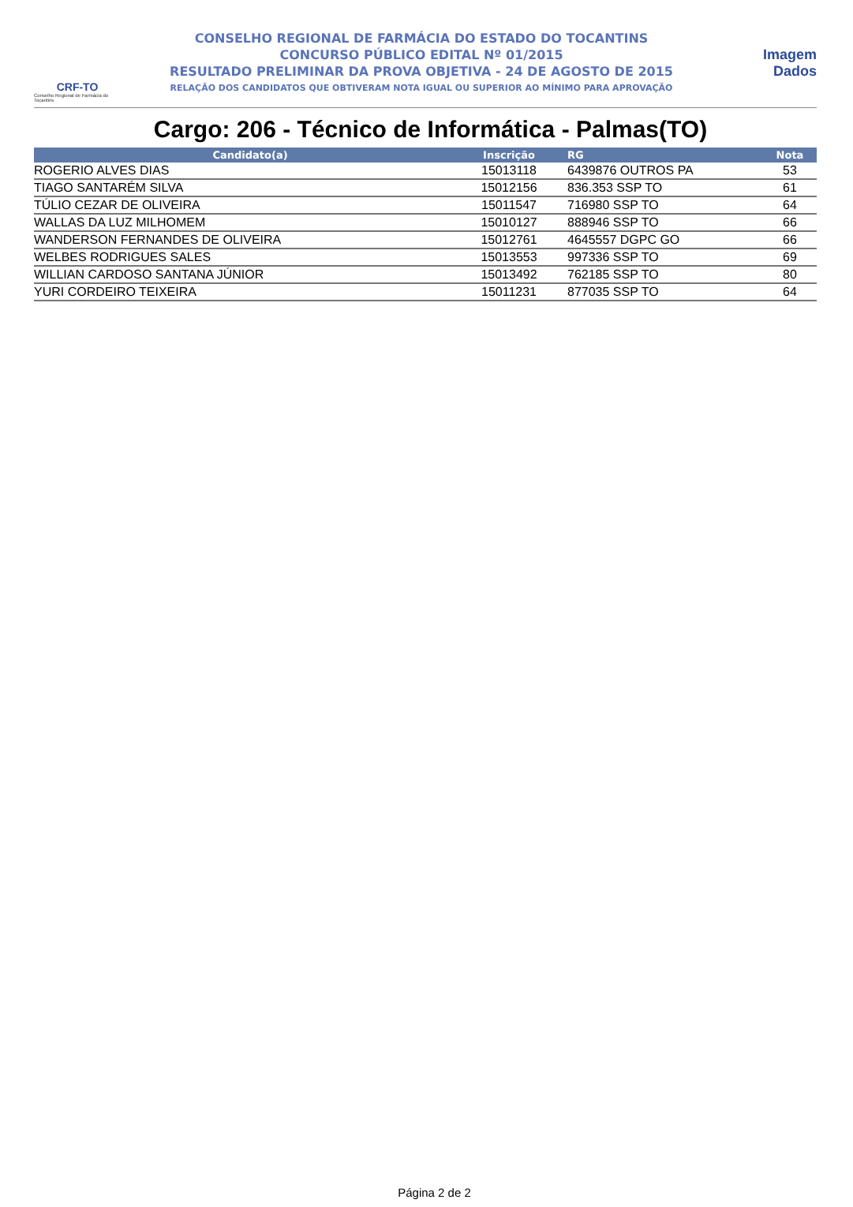CRF-TO
Conselho Regional de Farmácia do Tocantins
CONSELHO REGIONAL DE FARMÁCIA DO ESTADO DO TOCANTINS
CONCURSO PÚBLICO EDITAL Nº 01/2015
RESULTADO PRELIMINAR DA PROVA OBJETIVA - 24 DE AGOSTO DE 2015
RELAÇÃO DOS CANDIDATOS QUE OBTIVERAM NOTA IGUAL OU SUPERIOR AO MÍNIMO PARA APROVAÇÃO
Imagem
Dados
Cargo: 206 - Técnico de Informática - Palmas(TO)
| Candidato(a) | Inscrição | RG | Nota |
| --- | --- | --- | --- |
| ROGERIO ALVES DIAS | 15013118 | 6439876 OUTROS PA | 53 |
| TIAGO SANTARÉM SILVA | 15012156 | 836.353 SSP TO | 61 |
| TÚLIO CEZAR DE OLIVEIRA | 15011547 | 716980 SSP TO | 64 |
| WALLAS DA LUZ MILHOMEM | 15010127 | 888946 SSP TO | 66 |
| WANDERSON FERNANDES DE OLIVEIRA | 15012761 | 4645557 DGPC GO | 66 |
| WELBES RODRIGUES SALES | 15013553 | 997336 SSP TO | 69 |
| WILLIAN CARDOSO SANTANA JÚNIOR | 15013492 | 762185 SSP TO | 80 |
| YURI CORDEIRO TEIXEIRA | 15011231 | 877035 SSP TO | 64 |
Página 2 de 2